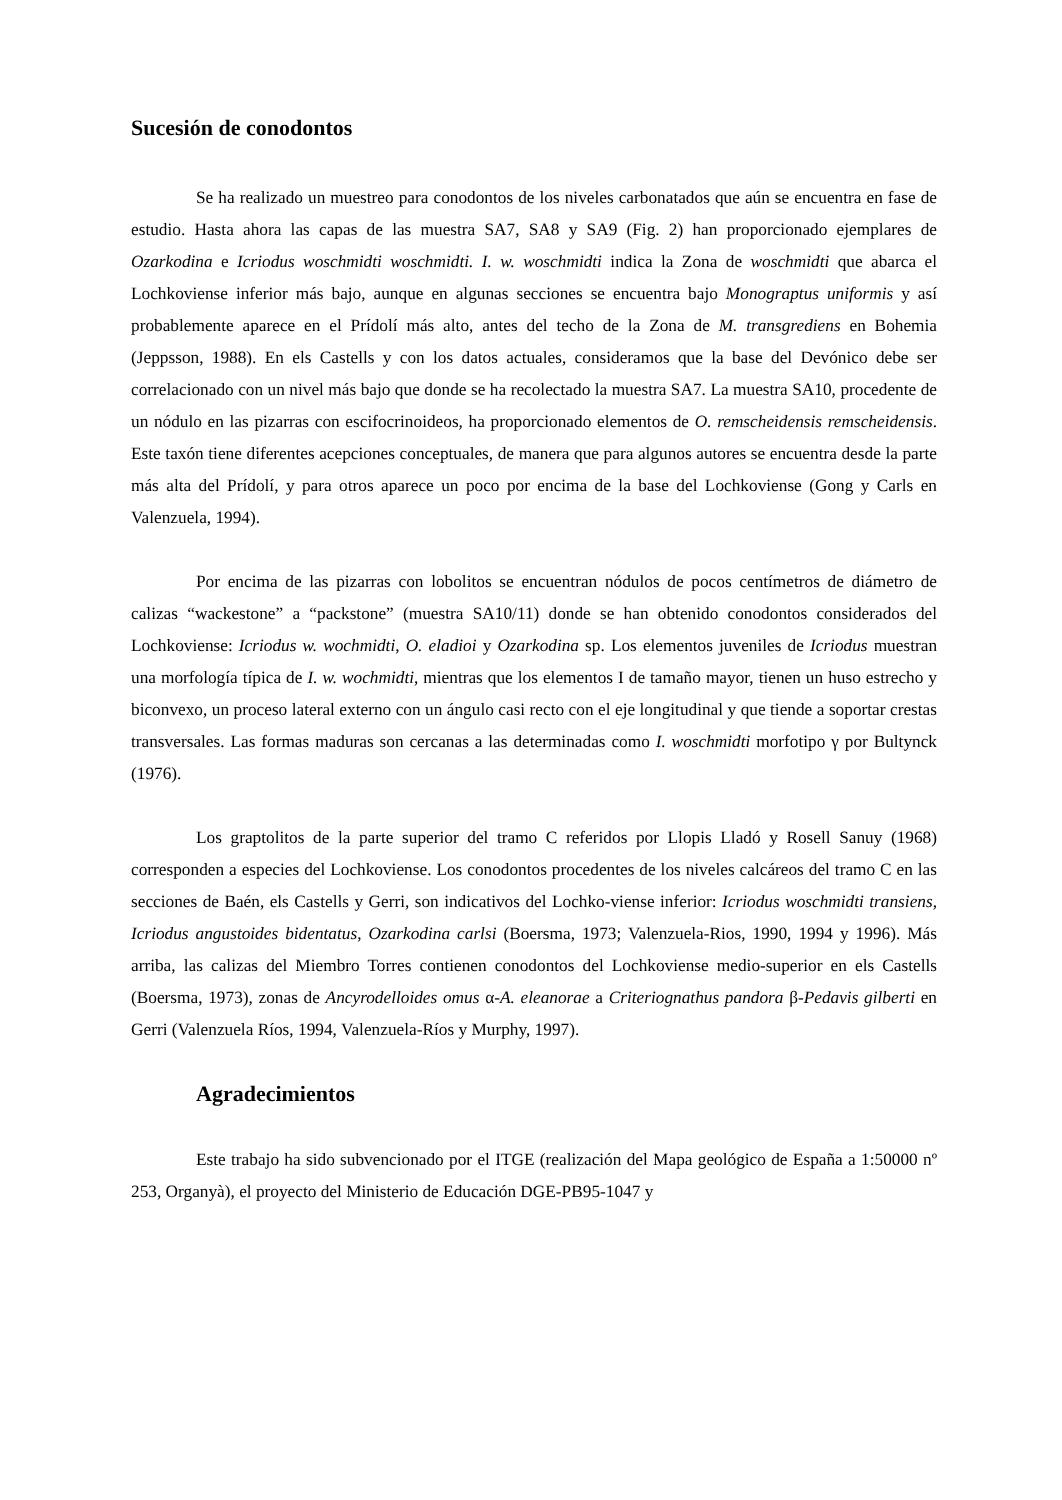Sucesión de conodontos
Se ha realizado un muestreo para conodontos de los niveles carbonatados que aún se encuentra en fase de estudio. Hasta ahora las capas de las muestra SA7, SA8 y SA9 (Fig. 2) han proporcionado ejemplares de Ozarkodina e Icriodus woschmidti woschmidti. I. w. woschmidti indica la Zona de woschmidti que abarca el Lochkoviense inferior más bajo, aunque en algunas secciones se encuentra bajo Monograptus uniformis y así probablemente aparece en el Prídolí más alto, antes del techo de la Zona de M. transgrediens en Bohemia (Jeppsson, 1988). En els Castells y con los datos actuales, consideramos que la base del Devónico debe ser correlacionado con un nivel más bajo que donde se ha recolectado la muestra SA7. La muestra SA10, procedente de un nódulo en las pizarras con escifocrinoideos, ha proporcionado elementos de O. remscheidensis remscheidensis. Este taxón tiene diferentes acepciones conceptuales, de manera que para algunos autores se encuentra desde la parte más alta del Prídolí, y para otros aparece un poco por encima de la base del Lochkoviense (Gong y Carls en Valenzuela, 1994).
Por encima de las pizarras con lobolitos se encuentran nódulos de pocos centímetros de diámetro de calizas “wackestone” a “packstone” (muestra SA10/11) donde se han obtenido conodontos considerados del Lochkoviense: Icriodus w. wochmidti, O. eladioi y Ozarkodina sp. Los elementos juveniles de Icriodus muestran una morfología típica de I. w. wochmidti, mientras que los elementos I de tamaño mayor, tienen un huso estrecho y biconvexo, un proceso lateral externo con un ángulo casi recto con el eje longitudinal y que tiende a soportar crestas transversales. Las formas maduras son cercanas a las determinadas como I. woschmidti morfotipo γ por Bultynck (1976).
Los graptolitos de la parte superior del tramo C referidos por Llopis Lladó y Rosell Sanuy (1968) corresponden a especies del Lochkoviense. Los conodontos procedentes de los niveles calcáreos del tramo C en las secciones de Baén, els Castells y Gerri, son indicativos del Lochko-viense inferior: Icriodus woschmidti transiens, Icriodus angustoides bidentatus, Ozarkodina carlsi (Boersma, 1973; Valenzuela-Rios, 1990, 1994 y 1996). Más arriba, las calizas del Miembro Torres contienen conodontos del Lochkoviense medio-superior en els Castells (Boersma, 1973), zonas de Ancyrodelloides omus α-A. eleanorae a Criteriognathus pandora β-Pedavis gilberti en Gerri (Valenzuela Ríos, 1994, Valenzuela-Ríos y Murphy, 1997).
Agradecimientos
Este trabajo ha sido subvencionado por el ITGE (realización del Mapa geológico de España a 1:50000 nº 253, Organyà), el proyecto del Ministerio de Educación DGE-PB95-1047 y